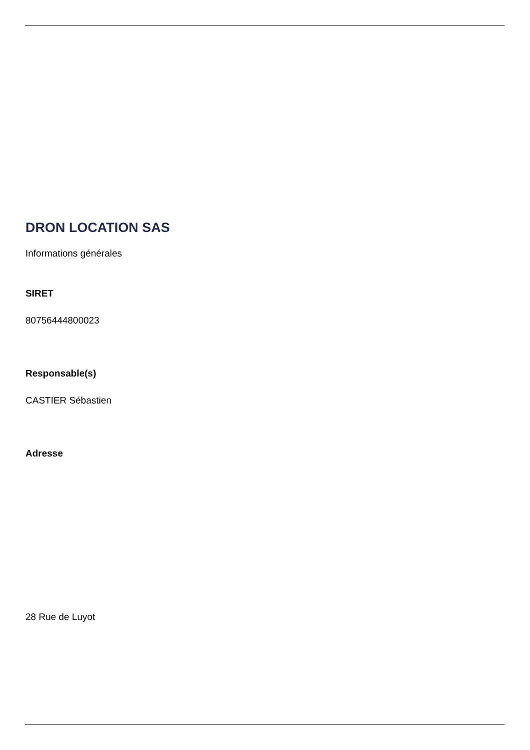DRON LOCATION SAS
Informations générales
SIRET
80756444800023
Responsable(s)
CASTIER Sébastien
Adresse
28 Rue de Luyot